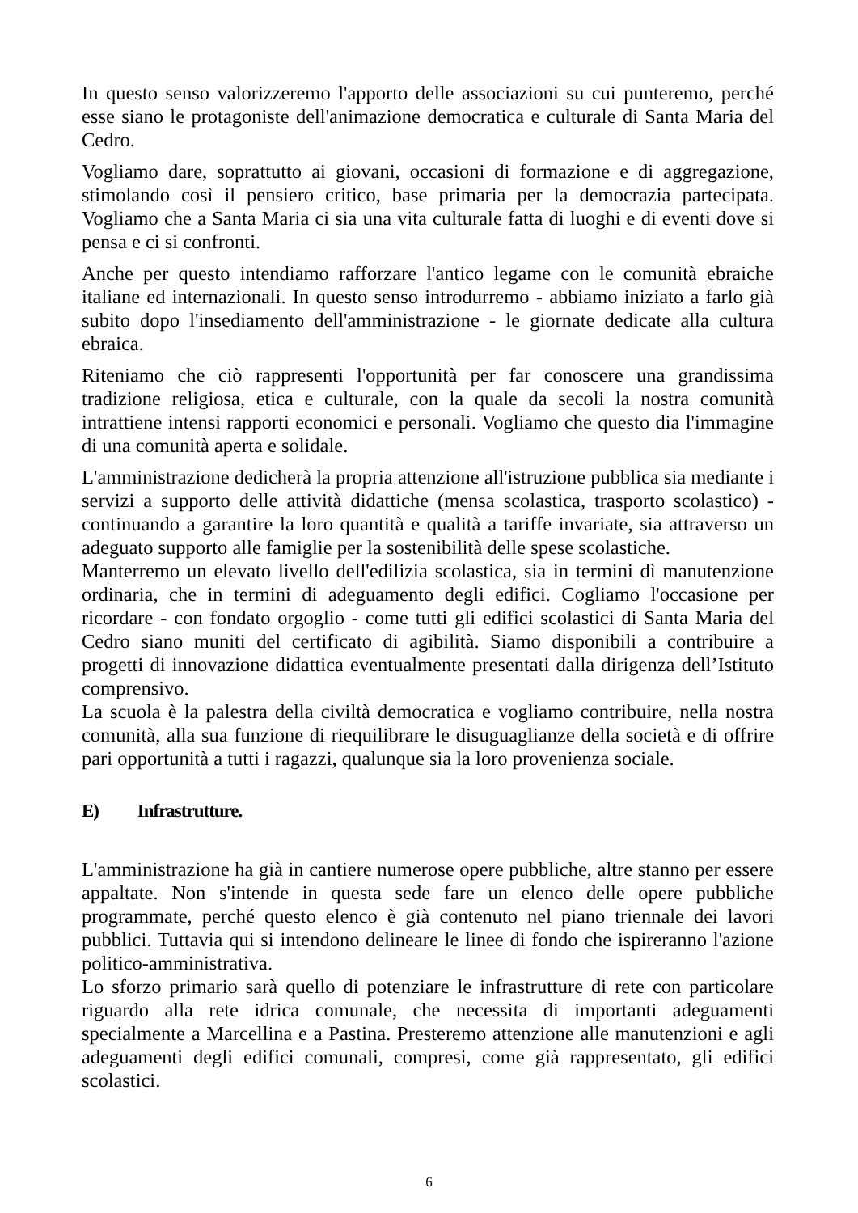In questo senso valorizzeremo l'apporto delle associazioni su cui punteremo, perché esse siano le protagoniste dell'animazione democratica e culturale di Santa Maria del Cedro.
Vogliamo dare, soprattutto ai giovani, occasioni di formazione e di aggregazione, stimolando così il pensiero critico, base primaria per la democrazia partecipata. Vogliamo che a Santa Maria ci sia una vita culturale fatta di luoghi e di eventi dove si pensa e ci si confronti.
Anche per questo intendiamo rafforzare l'antico legame con le comunità ebraiche italiane ed internazionali. In questo senso introdurremo - abbiamo iniziato a farlo già subito dopo l'insediamento dell'amministrazione - le giornate dedicate alla cultura ebraica.
Riteniamo che ciò rappresenti l'opportunità per far conoscere una grandissima tradizione religiosa, etica e culturale, con la quale da secoli la nostra comunità intrattiene intensi rapporti economici e personali. Vogliamo che questo dia l'immagine di una comunità aperta e solidale.
L'amministrazione dedicherà la propria attenzione all'istruzione pubblica sia mediante i servizi a supporto delle attività didattiche (mensa scolastica, trasporto scolastico) - continuando a garantire la loro quantità e qualità a tariffe invariate, sia attraverso un adeguato supporto alle famiglie per la sostenibilità delle spese scolastiche.
Manterremo un elevato livello dell'edilizia scolastica, sia in termini dì manutenzione ordinaria, che in termini di adeguamento degli edifici. Cogliamo l'occasione per ricordare - con fondato orgoglio - come tutti gli edifici scolastici di Santa Maria del Cedro siano muniti del certificato di agibilità. Siamo disponibili a contribuire a progetti di innovazione didattica eventualmente presentati dalla dirigenza dell’Istituto comprensivo.
La scuola è la palestra della civiltà democratica e vogliamo contribuire, nella nostra comunità, alla sua funzione di riequilibrare le disuguaglianze della società e di offrire pari opportunità a tutti i ragazzi, qualunque sia la loro provenienza sociale.
E) Infrastrutture.
L'amministrazione ha già in cantiere numerose opere pubbliche, altre stanno per essere appaltate. Non s'intende in questa sede fare un elenco delle opere pubbliche programmate, perché questo elenco è già contenuto nel piano triennale dei lavori pubblici. Tuttavia qui si intendono delineare le linee di fondo che ispireranno l'azione politico-amministrativa.
Lo sforzo primario sarà quello di potenziare le infrastrutture di rete con particolare riguardo alla rete idrica comunale, che necessita di importanti adeguamenti specialmente a Marcellina e a Pastina. Presteremo attenzione alle manutenzioni e agli adeguamenti degli edifici comunali, compresi, come già rappresentato, gli edifici scolastici.
6